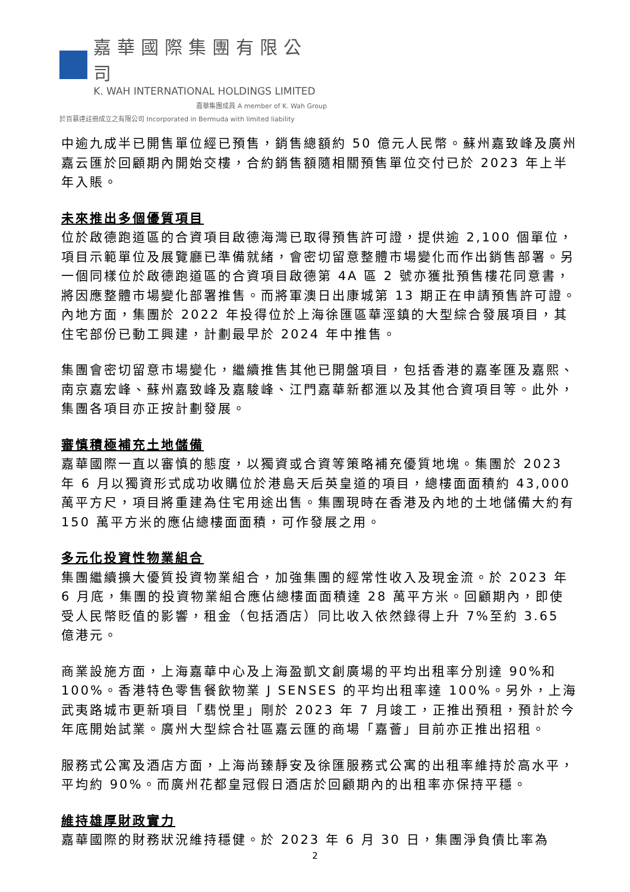嘉華國際集團有限公司
K. WAH INTERNATIONAL HOLDINGS LIMITED
嘉華集團成員 A member of K. Wah Group
於百慕達註冊成立之有限公司 Incorporated in Bermuda with limited liability
中逾九成半已開售單位經已預售，銷售總額約 50 億元人民幣。蘇州嘉致峰及廣州嘉云匯於回顧期內開始交樓，合約銷售額隨相關預售單位交付已於 2023 年上半年入賬。
未來推出多個優質項目
位於啟德跑道區的合資項目啟德海灣已取得預售許可證，提供逾 2,100 個單位，項目示範單位及展覽廳已準備就緒，會密切留意整體市場變化而作出銷售部署。另一個同樣位於啟德跑道區的合資項目啟德第 4A 區 2 號亦獲批預售樓花同意書，將因應整體市場變化部署推售。而將軍澳日出康城第 13 期正在申請預售許可證。內地方面，集團於 2022 年投得位於上海徐匯區華涇鎮的大型綜合發展項目，其住宅部份已動工興建，計劃最早於 2024 年中推售。
集團會密切留意市場變化，繼續推售其他已開盤項目，包括香港的嘉峯匯及嘉熙、南京嘉宏峰、蘇州嘉致峰及嘉駿峰、江門嘉華新都滙以及其他合資項目等。此外，集團各項目亦正按計劃發展。
審慎積極補充土地儲備
嘉華國際一直以審慎的態度，以獨資或合資等策略補充優質地塊。集團於 2023 年 6 月以獨資形式成功收購位於港島天后英皇道的項目，總樓面面積約 43,000 萬平方尺，項目將重建為住宅用途出售。集團現時在香港及內地的土地儲備大約有 150 萬平方米的應佔總樓面面積，可作發展之用。
多元化投資性物業組合
集團繼續擴大優質投資物業組合，加強集團的經常性收入及現金流。於 2023 年 6 月底，集團的投資物業組合應佔總樓面面積達 28 萬平方米。回顧期內，即使受人民幣貶值的影響，租金（包括酒店）同比收入依然錄得上升 7%至約 3.65 億港元。
商業設施方面，上海嘉華中心及上海盈凱文創廣場的平均出租率分別達 90%和 100%。香港特色零售餐飲物業 J SENSES 的平均出租率達 100%。另外，上海武夷路城市更新項目「翡悦里」剛於 2023 年 7 月竣工，正推出預租，預計於今年底開始試業。廣州大型綜合社區嘉云匯的商場「嘉薈」目前亦正推出招租。
服務式公寓及酒店方面，上海尚臻靜安及徐匯服務式公寓的出租率維持於高水平，平均約 90%。而廣州花都皇冠假日酒店於回顧期內的出租率亦保持平穩。
維持雄厚財政實力
嘉華國際的財務狀況維持穩健。於 2023 年 6 月 30 日，集團淨負債比率為
2